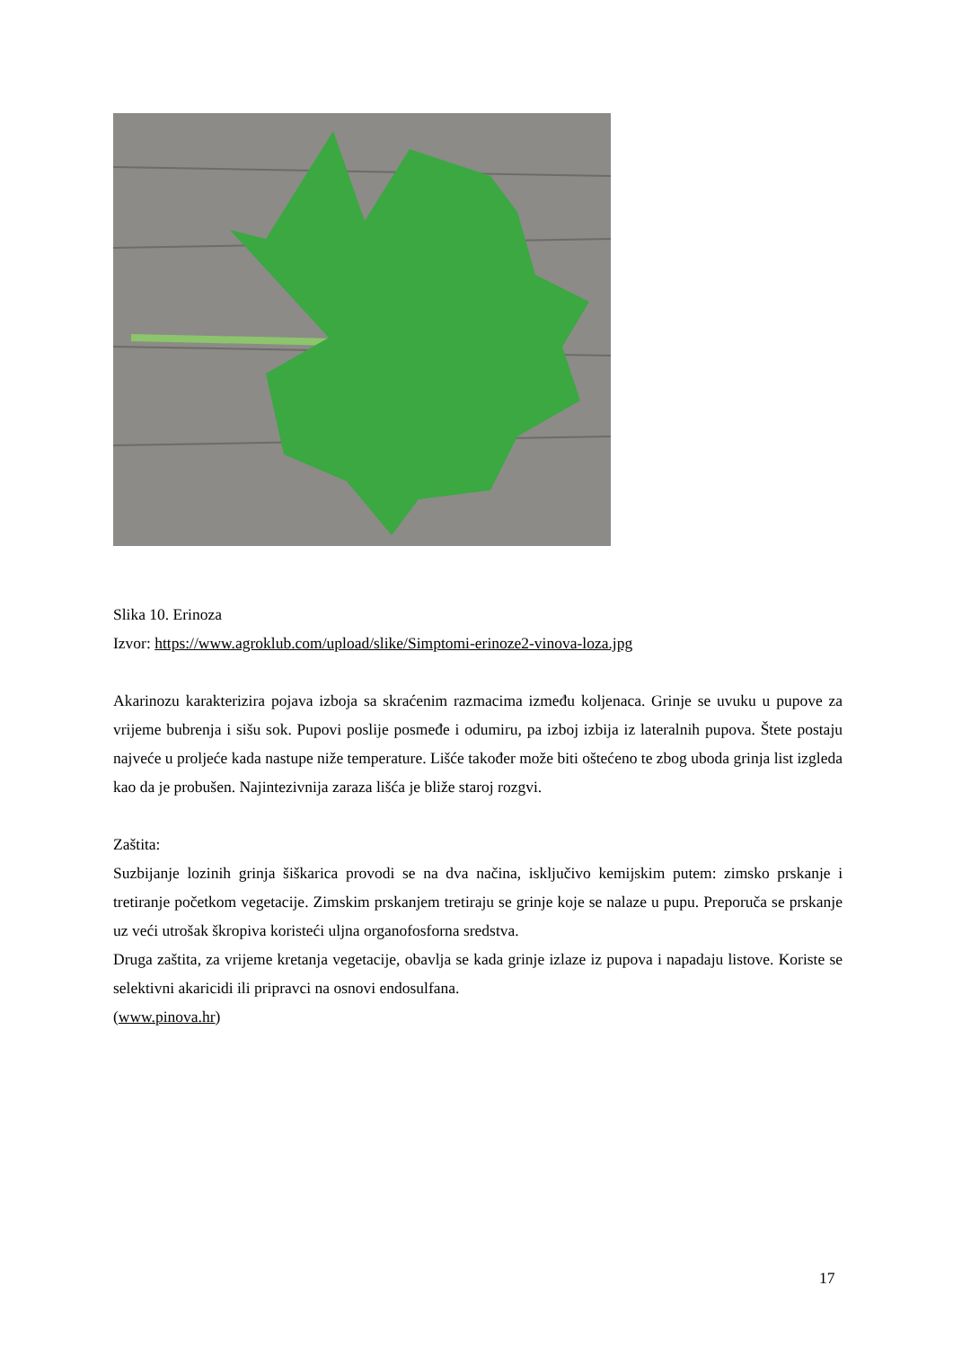Slika 10. Erinoza
Izvor: https://www.agroklub.com/upload/slike/Simptomi-erinoze2-vinova-loza.jpg
Akarinozu karakterizira pojava izboja sa skraćenim razmacima između koljenaca. Grinje se uvuku u pupove za vrijeme bubrenja i sišu sok. Pupovi poslije posmeđe i odumiru, pa izboj izbija iz lateralnih pupova. Štete postaju najveće u proljeće kada nastupe niže temperature. Lišće također može biti oštećeno te zbog uboda grinja list izgleda kao da je probušen. Najintezivnija zaraza lišća je bliže staroj rozgvi.
Zaštita:
Suzbijanje lozinih grinja šiškarica provodi se na dva načina, isključivo kemijskim putem: zimsko prskanje i tretiranje početkom vegetacije. Zimskim prskanjem tretiraju se grinje koje se nalaze u pupu. Preporuča se prskanje uz veći utrošak škropiva koristeći uljna organofosforna sredstva.
Druga zaštita, za vrijeme kretanja vegetacije, obavlja se kada grinje izlaze iz pupova i napadaju listove. Koriste se selektivni akaricidi ili pripravci na osnovi endosulfana.
(www.pinova.hr)
17